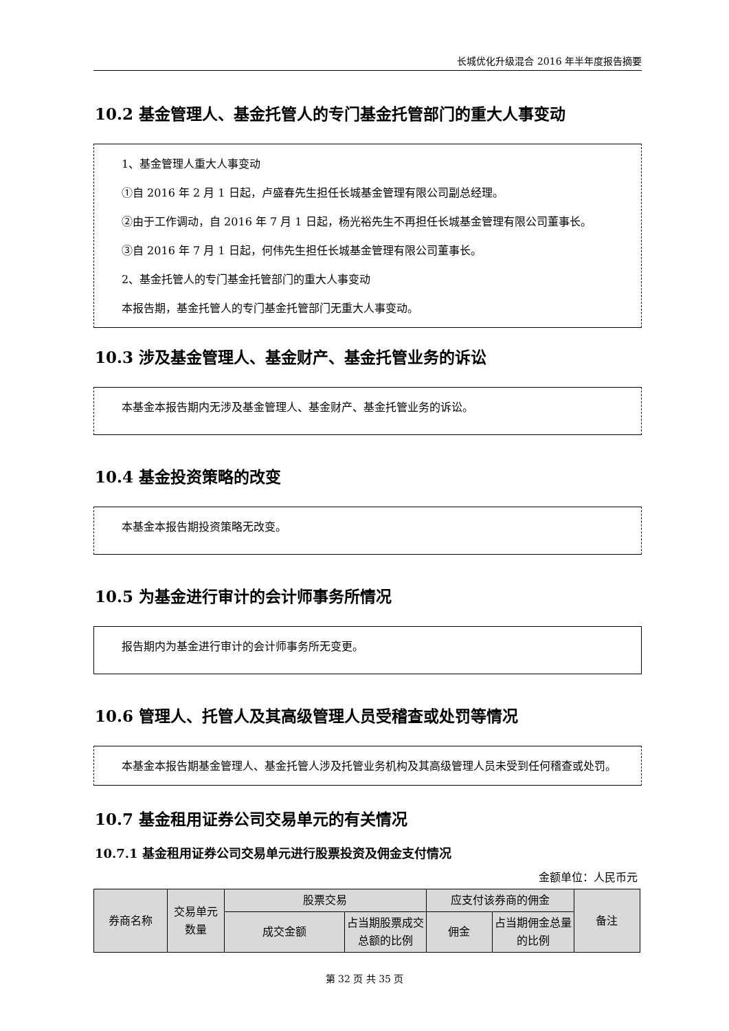长城优化升级混合 2016 年半年度报告摘要
10.2 基金管理人、基金托管人的专门基金托管部门的重大人事变动
1、基金管理人重大人事变动
①自 2016 年 2 月 1 日起，卢盛春先生担任长城基金管理有限公司副总经理。
②由于工作调动，自 2016 年 7 月 1 日起，杨光裕先生不再担任长城基金管理有限公司董事长。
③自 2016 年 7 月 1 日起，何伟先生担任长城基金管理有限公司董事长。
2、基金托管人的专门基金托管部门的重大人事变动
本报告期，基金托管人的专门基金托管部门无重大人事变动。
10.3 涉及基金管理人、基金财产、基金托管业务的诉讼
本基金本报告期内无涉及基金管理人、基金财产、基金托管业务的诉讼。
10.4 基金投资策略的改变
本基金本报告期投资策略无改变。
10.5 为基金进行审计的会计师事务所情况
报告期内为基金进行审计的会计师事务所无变更。
10.6 管理人、托管人及其高级管理人员受稽查或处罚等情况
本基金本报告期基金管理人、基金托管人涉及托管业务机构及其高级管理人员未受到任何稽查或处罚。
10.7 基金租用证券公司交易单元的有关情况
10.7.1 基金租用证券公司交易单元进行股票投资及佣金支付情况
金额单位：人民币元
| 券商名称 | 交易单元数量 | 股票交易 | | 应支付该券商的佣金 | | 备注 |
| --- | --- | --- | --- | --- | --- | --- |
| | | 成交金额 | 占当期股票成交总额的比例 | 佣金 | 占当期佣金总量的比例 | |
第 32 页 共 35 页